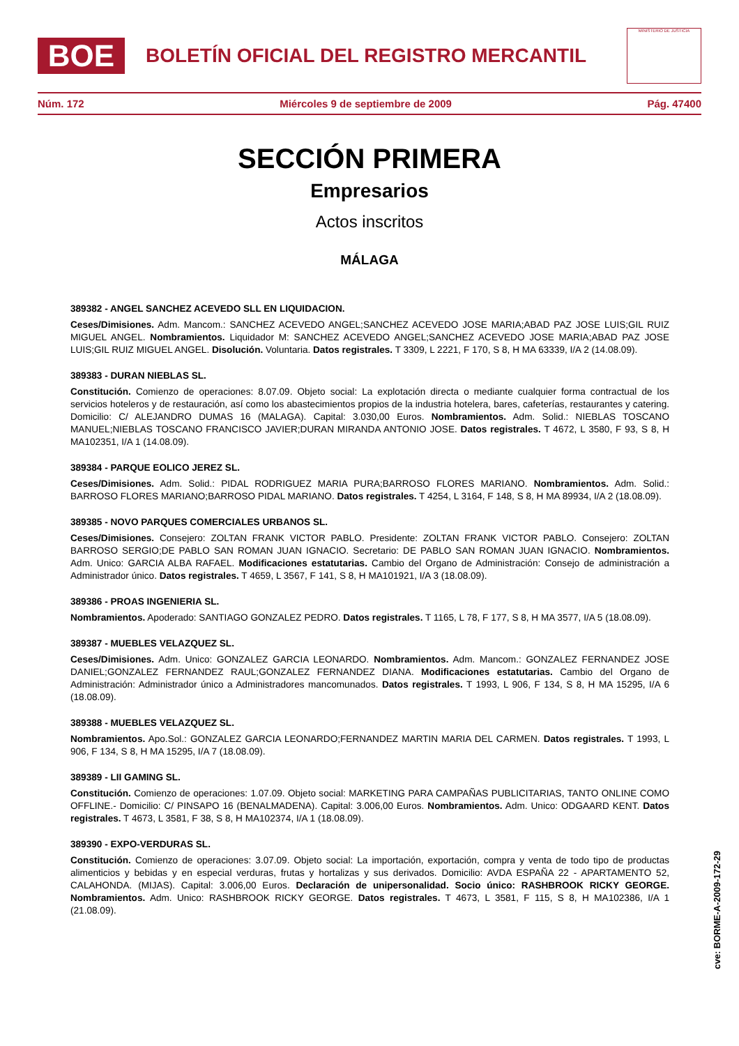BOE
BOLETÍN OFICIAL DEL REGISTRO MERCANTIL
MINISTERIO DE JUSTICIA
Núm. 172 Miércoles 9 de septiembre de 2009 Pág. 47400
SECCIÓN PRIMERA
Empresarios
Actos inscritos
MÁLAGA
389382 - ANGEL SANCHEZ ACEVEDO SLL EN LIQUIDACION.
Ceses/Dimisiones. Adm. Mancom.: SANCHEZ ACEVEDO ANGEL;SANCHEZ ACEVEDO JOSE MARIA;ABAD PAZ JOSE LUIS;GIL RUIZ MIGUEL ANGEL. Nombramientos. Liquidador M: SANCHEZ ACEVEDO ANGEL;SANCHEZ ACEVEDO JOSE MARIA;ABAD PAZ JOSE LUIS;GIL RUIZ MIGUEL ANGEL. Disolución. Voluntaria. Datos registrales. T 3309, L 2221, F 170, S 8, H MA 63339, I/A 2 (14.08.09).
389383 - DURAN NIEBLAS SL.
Constitución. Comienzo de operaciones: 8.07.09. Objeto social: La explotación directa o mediante cualquier forma contractual de los servicios hoteleros y de restauración, así como los abastecimientos propios de la industria hotelera, bares, cafeterías, restaurantes y catering. Domicilio: C/ ALEJANDRO DUMAS 16 (MALAGA). Capital: 3.030,00 Euros. Nombramientos. Adm. Solid.: NIEBLAS TOSCANO MANUEL;NIEBLAS TOSCANO FRANCISCO JAVIER;DURAN MIRANDA ANTONIO JOSE. Datos registrales. T 4672, L 3580, F 93, S 8, H MA102351, I/A 1 (14.08.09).
389384 - PARQUE EOLICO JEREZ SL.
Ceses/Dimisiones. Adm. Solid.: PIDAL RODRIGUEZ MARIA PURA;BARROSO FLORES MARIANO. Nombramientos. Adm. Solid.: BARROSO FLORES MARIANO;BARROSO PIDAL MARIANO. Datos registrales. T 4254, L 3164, F 148, S 8, H MA 89934, I/A 2 (18.08.09).
389385 - NOVO PARQUES COMERCIALES URBANOS SL.
Ceses/Dimisiones. Consejero: ZOLTAN FRANK VICTOR PABLO. Presidente: ZOLTAN FRANK VICTOR PABLO. Consejero: ZOLTAN BARROSO SERGIO;DE PABLO SAN ROMAN JUAN IGNACIO. Secretario: DE PABLO SAN ROMAN JUAN IGNACIO. Nombramientos. Adm. Unico: GARCIA ALBA RAFAEL. Modificaciones estatutarias. Cambio del Organo de Administración: Consejo de administración a Administrador único. Datos registrales. T 4659, L 3567, F 141, S 8, H MA101921, I/A 3 (18.08.09).
389386 - PROAS INGENIERIA SL.
Nombramientos. Apoderado: SANTIAGO GONZALEZ PEDRO. Datos registrales. T 1165, L 78, F 177, S 8, H MA 3577, I/A 5 (18.08.09).
389387 - MUEBLES VELAZQUEZ SL.
Ceses/Dimisiones. Adm. Unico: GONZALEZ GARCIA LEONARDO. Nombramientos. Adm. Mancom.: GONZALEZ FERNANDEZ JOSE DANIEL;GONZALEZ FERNANDEZ RAUL;GONZALEZ FERNANDEZ DIANA. Modificaciones estatutarias. Cambio del Organo de Administración: Administrador único a Administradores mancomunados. Datos registrales. T 1993, L 906, F 134, S 8, H MA 15295, I/A 6 (18.08.09).
389388 - MUEBLES VELAZQUEZ SL.
Nombramientos. Apo.Sol.: GONZALEZ GARCIA LEONARDO;FERNANDEZ MARTIN MARIA DEL CARMEN. Datos registrales. T 1993, L 906, F 134, S 8, H MA 15295, I/A 7 (18.08.09).
389389 - LII GAMING SL.
Constitución. Comienzo de operaciones: 1.07.09. Objeto social: MARKETING PARA CAMPAÑAS PUBLICITARIAS, TANTO ONLINE COMO OFFLINE.- Domicilio: C/ PINSAPO 16 (BENALMADENA). Capital: 3.006,00 Euros. Nombramientos. Adm. Unico: ODGAARD KENT. Datos registrales. T 4673, L 3581, F 38, S 8, H MA102374, I/A 1 (18.08.09).
389390 - EXPO-VERDURAS SL.
Constitución. Comienzo de operaciones: 3.07.09. Objeto social: La importación, exportación, compra y venta de todo tipo de productas alimenticios y bebidas y en especial verduras, frutas y hortalizas y sus derivados. Domicilio: AVDA ESPAÑA 22 - APARTAMENTO 52, CALAHONDA. (MIJAS). Capital: 3.006,00 Euros. Declaración de unipersonalidad. Socio único: RASHBROOK RICKY GEORGE. Nombramientos. Adm. Unico: RASHBROOK RICKY GEORGE. Datos registrales. T 4673, L 3581, F 115, S 8, H MA102386, I/A 1 (21.08.09).
cve: BORME-A-2009-172-29